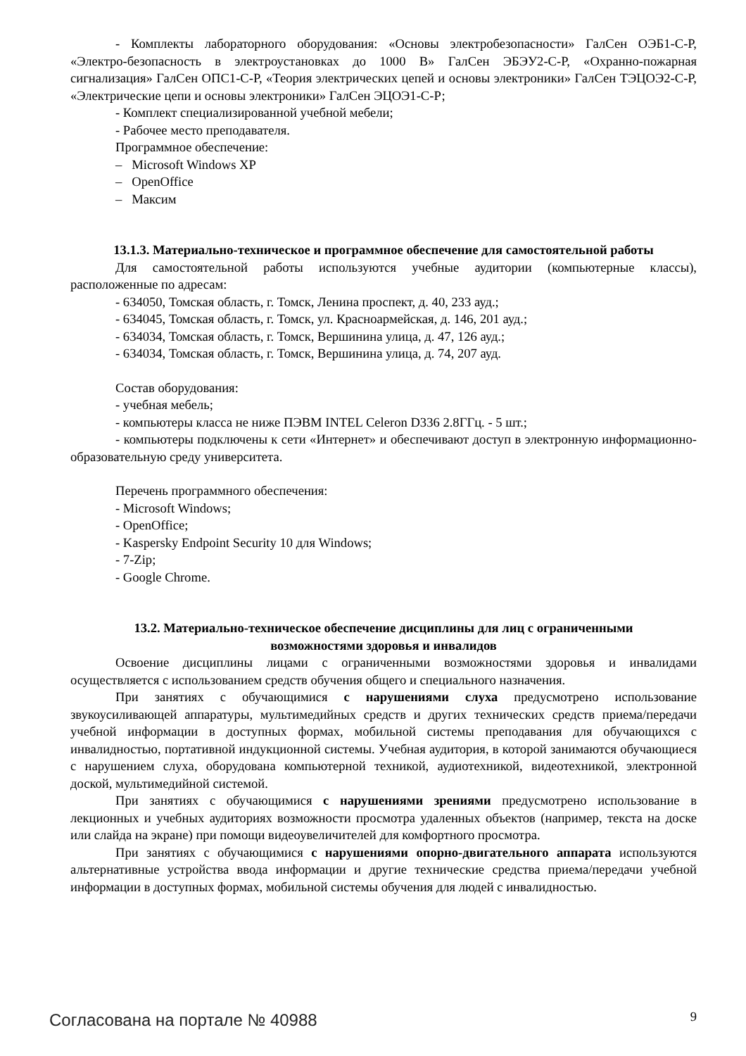- Комплекты лабораторного оборудования: «Основы электробезопасности» ГалСен ОЭБ1-С-Р, «Электро-безопасность в электроустановках до 1000 В» ГалСен ЭБЭУ2-С-Р, «Охранно-пожарная сигнализация» ГалСен ОПС1-С-Р, «Теория электрических цепей и основы электроники» ГалСен ТЭЦОЭ2-С-Р, «Электрические цепи и основы электроники» ГалСен ЭЦОЭ1-С-Р;
- Комплект специализированной учебной мебели;
- Рабочее место преподавателя.
Программное обеспечение:
– Microsoft Windows XP
– OpenOffice
– Максим
13.1.3. Материально-техническое и программное обеспечение для самостоятельной работы
Для самостоятельной работы используются учебные аудитории (компьютерные классы), расположенные по адресам:
- 634050, Томская область, г. Томск, Ленина проспект, д. 40, 233 ауд.;
- 634045, Томская область, г. Томск, ул. Красноармейская, д. 146, 201 ауд.;
- 634034, Томская область, г. Томск, Вершинина улица, д. 47, 126 ауд.;
- 634034, Томская область, г. Томск, Вершинина улица, д. 74, 207 ауд.
Состав оборудования:
- учебная мебель;
- компьютеры класса не ниже ПЭВМ INTEL Celeron D336 2.8ГГц. - 5 шт.;
- компьютеры подключены к сети «Интернет» и обеспечивают доступ в электронную информационно-образовательную среду университета.
Перечень программного обеспечения:
- Microsoft Windows;
- OpenOffice;
- Kaspersky Endpoint Security 10 для Windows;
- 7-Zip;
- Google Chrome.
13.2. Материально-техническое обеспечение дисциплины для лиц с ограниченными
возможностями здоровья и инвалидов
Освоение дисциплины лицами с ограниченными возможностями здоровья и инвалидами осуществляется с использованием средств обучения общего и специального назначения.
При занятиях с обучающимися с нарушениями слуха предусмотрено использование звукоусиливающей аппаратуры, мультимедийных средств и других технических средств приема/передачи учебной информации в доступных формах, мобильной системы преподавания для обучающихся с инвалидностью, портативной индукционной системы. Учебная аудитория, в которой занимаются обучающиеся с нарушением слуха, оборудована компьютерной техникой, аудиотехникой, видеотехникой, электронной доской, мультимедийной системой.
При занятиях с обучающимися с нарушениями зрениями предусмотрено использование в лекционных и учебных аудиториях возможности просмотра удаленных объектов (например, текста на доске или слайда на экране) при помощи видеоувеличителей для комфортного просмотра.
При занятиях с обучающимися с нарушениями опорно-двигательного аппарата используются альтернативные устройства ввода информации и другие технические средства приема/передачи учебной информации в доступных формах, мобильной системы обучения для людей с инвалидностью.
Согласована на портале № 40988 9